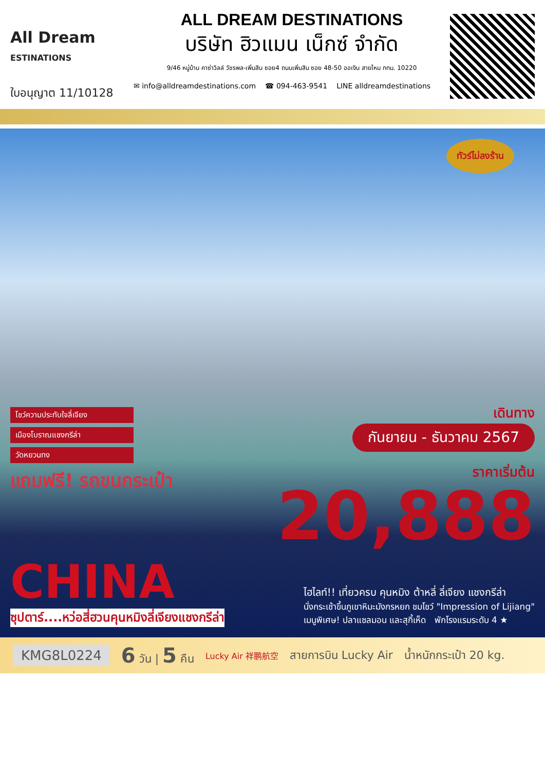All Dream
ESTINATIONS
ใบอนุญาต 11/10128
ALL DREAM DESTINATIONS
บริษัท ฮิวแมน เน็กซ์ จำกัด
9/46 หมู่บ้าน คาซ่าวิลล์ วัชรพล-เพิ่มสิน ซอย4 ถนนเพิ่มสิน ซอย 48-50 ออเงิน สายไหม กทม. 10220
✉ info@alldreamdestinations.com ☎ 094-463-9541 LINE alldreamdestinations
ทัวร์ไม่ลงร้าน
โชว์ความประทับใจลี่เจียง
เมืองโบราณแชงกรีล่า
วัดหยวนทง
แถมฟรี! รถขนกระเป๋า
เดินทาง
กันยายน - ธันวาคม 2567
ราคาเริ่มต้น
20,888
CHINA
ซุปตาร์....หว่อสี่ฮวนคุนหมิงลี่เจียงแชงกรีล่า
ไฮไลท์!! เที่ยวครบ คุนหมิง ต้าหลี่ ลี่เจียง แชงกรีล่า
นั่งกระเช้าขึ้นภูเขาหิมะมังกรหยก ชมโชว์ "Impression of Lijiang"
เมนูพิเศษ! ปลาแซลมอน และสุกี้เห็ด พักโรงแรมระดับ 4 ★
KMG8L0224 6 วัน | 5 คืน Lucky Air 祥鹏航空 สายการบิน Lucky Air น้ำหนักกระเป๋า 20 kg.